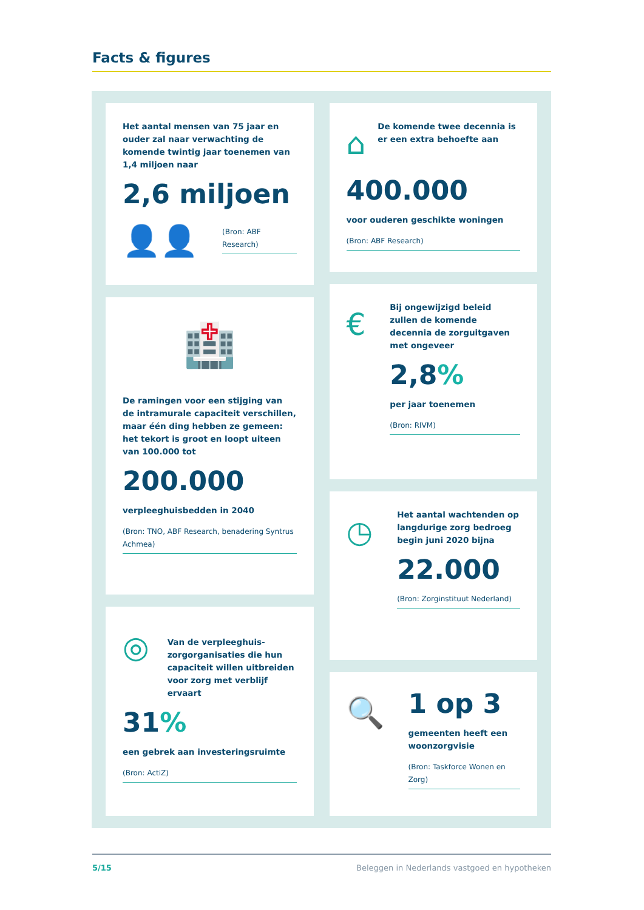Facts & figures
Het aantal mensen van 75 jaar en ouder zal naar verwachting de komende twintig jaar toenemen van 1,4 miljoen naar
2,6 miljoen
👤👤
(Bron: ABF Research)
🏥
De ramingen voor een stijging van de intramurale capaciteit verschillen, maar één ding hebben ze gemeen: het tekort is groot en loopt uiteen van 100.000 tot
200.000
verpleeghuisbedden in 2040
(Bron: TNO, ABF Research, benadering Syntrus Achmea)
◎
Van de verpleeghuis-zorgorganisaties die hun capaciteit willen uitbreiden voor zorg met verblijf ervaart
31%
een gebrek aan investeringsruimte
(Bron: ActiZ)
⌂
De komende twee decennia is er een extra behoefte aan
400.000
voor ouderen geschikte woningen
(Bron: ABF Research)
€
Bij ongewijzigd beleid zullen de komende decennia de zorguitgaven met ongeveer
2,8%
per jaar toenemen
(Bron: RIVM)
◷
Het aantal wachtenden op langdurige zorg bedroeg begin juni 2020 bijna
22.000
(Bron: Zorginstituut Nederland)
🔍
1 op 3
gemeenten heeft een woonzorgvisie
(Bron: Taskforce Wonen en Zorg)
5/15 Beleggen in Nederlands vastgoed en hypotheken